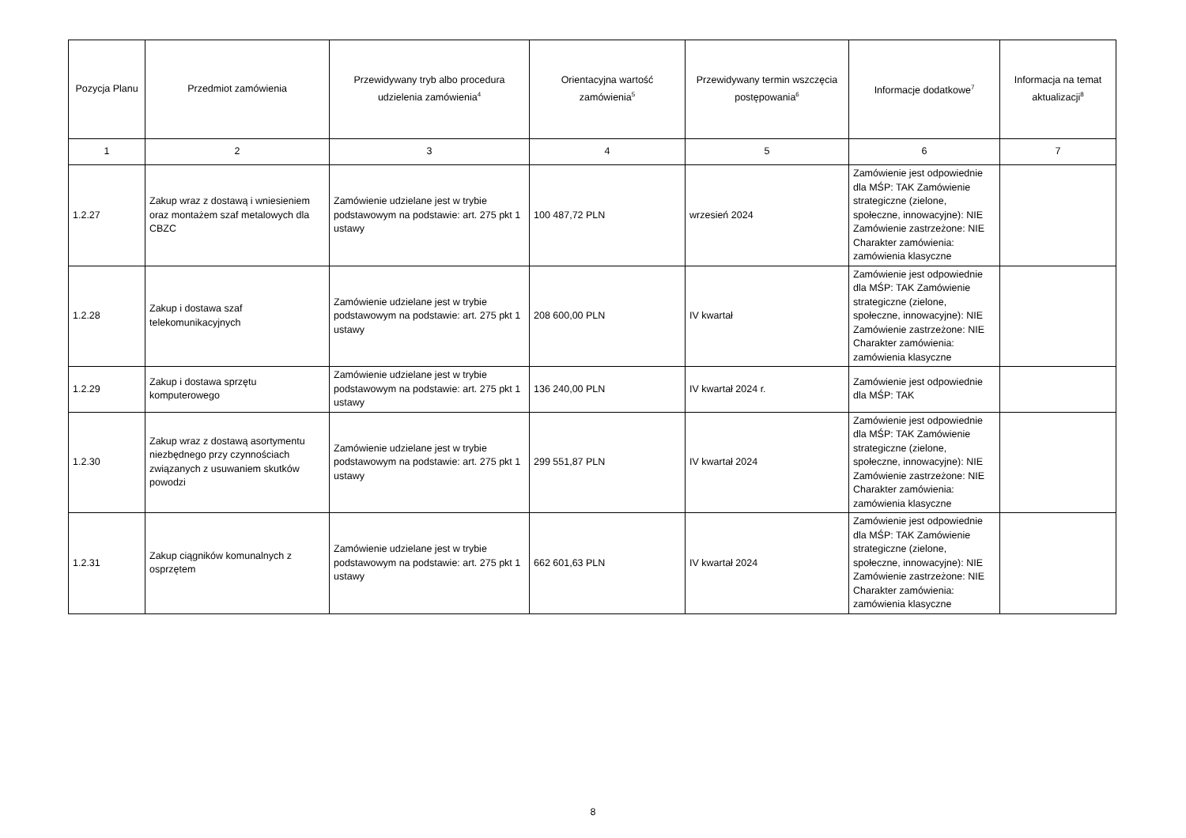| Pozycja Planu | Przedmiot zamówienia | Przewidywany tryb albo procedura udzielenia zamówienia<sup>4</sup> | Orientacyjna wartość zamówienia<sup>5</sup> | Przewidywany termin wszczęcia postępowania<sup>6</sup> | Informacje dodatkowe<sup>7</sup> | Informacja na temat aktualizacji<sup>8</sup> |
| --- | --- | --- | --- | --- | --- | --- |
| 1 | 2 | 3 | 4 | 5 | 6 | 7 |
| 1.2.27 | Zakup wraz z dostawą i wniesieniem oraz montażem szaf metalowych dla CBZC | Zamówienie udzielane jest w trybie podstawowym na podstawie: art. 275 pkt 1 ustawy | 100 487,72 PLN | wrzesień 2024 | Zamówienie jest odpowiednie dla MŚP: TAK Zamówienie strategiczne (zielone, społeczne, innowacyjne): NIE Zamówienie zastrzeżone: NIE Charakter zamówienia: zamówienia klasyczne | |
| 1.2.28 | Zakup i dostawa szaf telekomunikacyjnych | Zamówienie udzielane jest w trybie podstawowym na podstawie: art. 275 pkt 1 ustawy | 208 600,00 PLN | IV kwartał | Zamówienie jest odpowiednie dla MŚP: TAK Zamówienie strategiczne (zielone, społeczne, innowacyjne): NIE Zamówienie zastrzeżone: NIE Charakter zamówienia: zamówienia klasyczne | |
| 1.2.29 | Zakup i dostawa sprzętu komputerowego | Zamówienie udzielane jest w trybie podstawowym na podstawie: art. 275 pkt 1 ustawy | 136 240,00 PLN | IV kwartał 2024 r. | Zamówienie jest odpowiednie dla MŚP: TAK | |
| 1.2.30 | Zakup wraz z dostawą asortymentu niezbędnego przy czynnościach związanych z usuwaniem skutków powodzi | Zamówienie udzielane jest w trybie podstawowym na podstawie: art. 275 pkt 1 ustawy | 299 551,87 PLN | IV kwartał 2024 | Zamówienie jest odpowiednie dla MŚP: TAK Zamówienie strategiczne (zielone, społeczne, innowacyjne): NIE Zamówienie zastrzeżone: NIE Charakter zamówienia: zamówienia klasyczne | |
| 1.2.31 | Zakup ciągników komunalnych z osprzętem | Zamówienie udzielane jest w trybie podstawowym na podstawie: art. 275 pkt 1 ustawy | 662 601,63 PLN | IV kwartał 2024 | Zamówienie jest odpowiednie dla MŚP: TAK Zamówienie strategiczne (zielone, społeczne, innowacyjne): NIE Zamówienie zastrzeżone: NIE Charakter zamówienia: zamówienia klasyczne | |
8